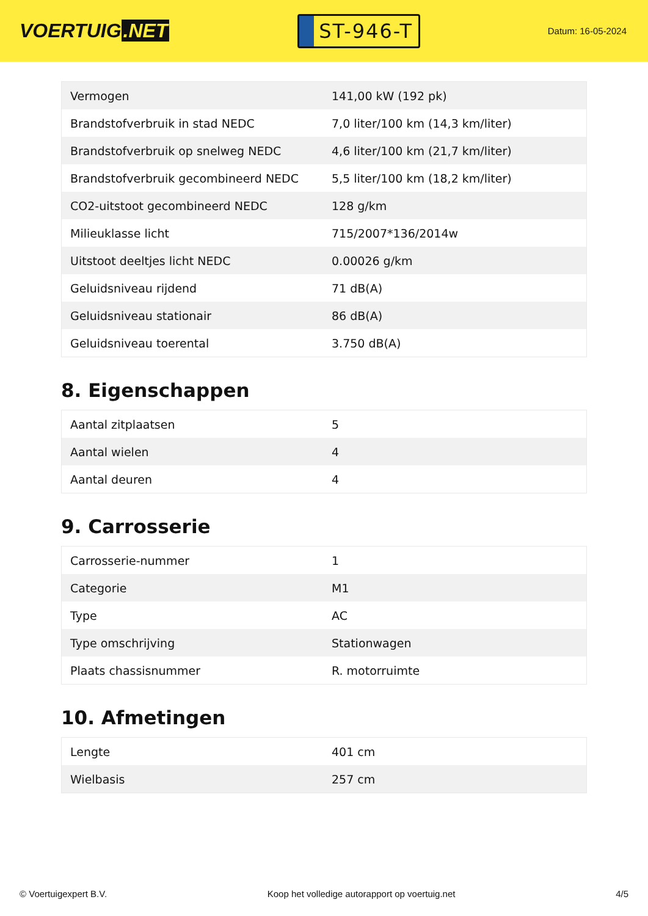VOERTUIG.NET
ST-946-T
Datum: 16-05-2024
| Vermogen | 141,00 kW (192 pk) |
| Brandstofverbruik in stad NEDC | 7,0 liter/100 km (14,3 km/liter) |
| Brandstofverbruik op snelweg NEDC | 4,6 liter/100 km (21,7 km/liter) |
| Brandstofverbruik gecombineerd NEDC | 5,5 liter/100 km (18,2 km/liter) |
| CO2-uitstoot gecombineerd NEDC | 128 g/km |
| Milieuklasse licht | 715/2007*136/2014w |
| Uitstoot deeltjes licht NEDC | 0.00026 g/km |
| Geluidsniveau rijdend | 71 dB(A) |
| Geluidsniveau stationair | 86 dB(A) |
| Geluidsniveau toerental | 3.750 dB(A) |
8. Eigenschappen
| Aantal zitplaatsen | 5 |
| Aantal wielen | 4 |
| Aantal deuren | 4 |
9. Carrosserie
| Carrosserie-nummer | 1 |
| Categorie | M1 |
| Type | AC |
| Type omschrijving | Stationwagen |
| Plaats chassisnummer | R. motorruimte |
10. Afmetingen
| Lengte | 401 cm |
| Wielbasis | 257 cm |
© Voertuigexpert B.V. Koop het volledige autorapport op voertuig.net 4/5